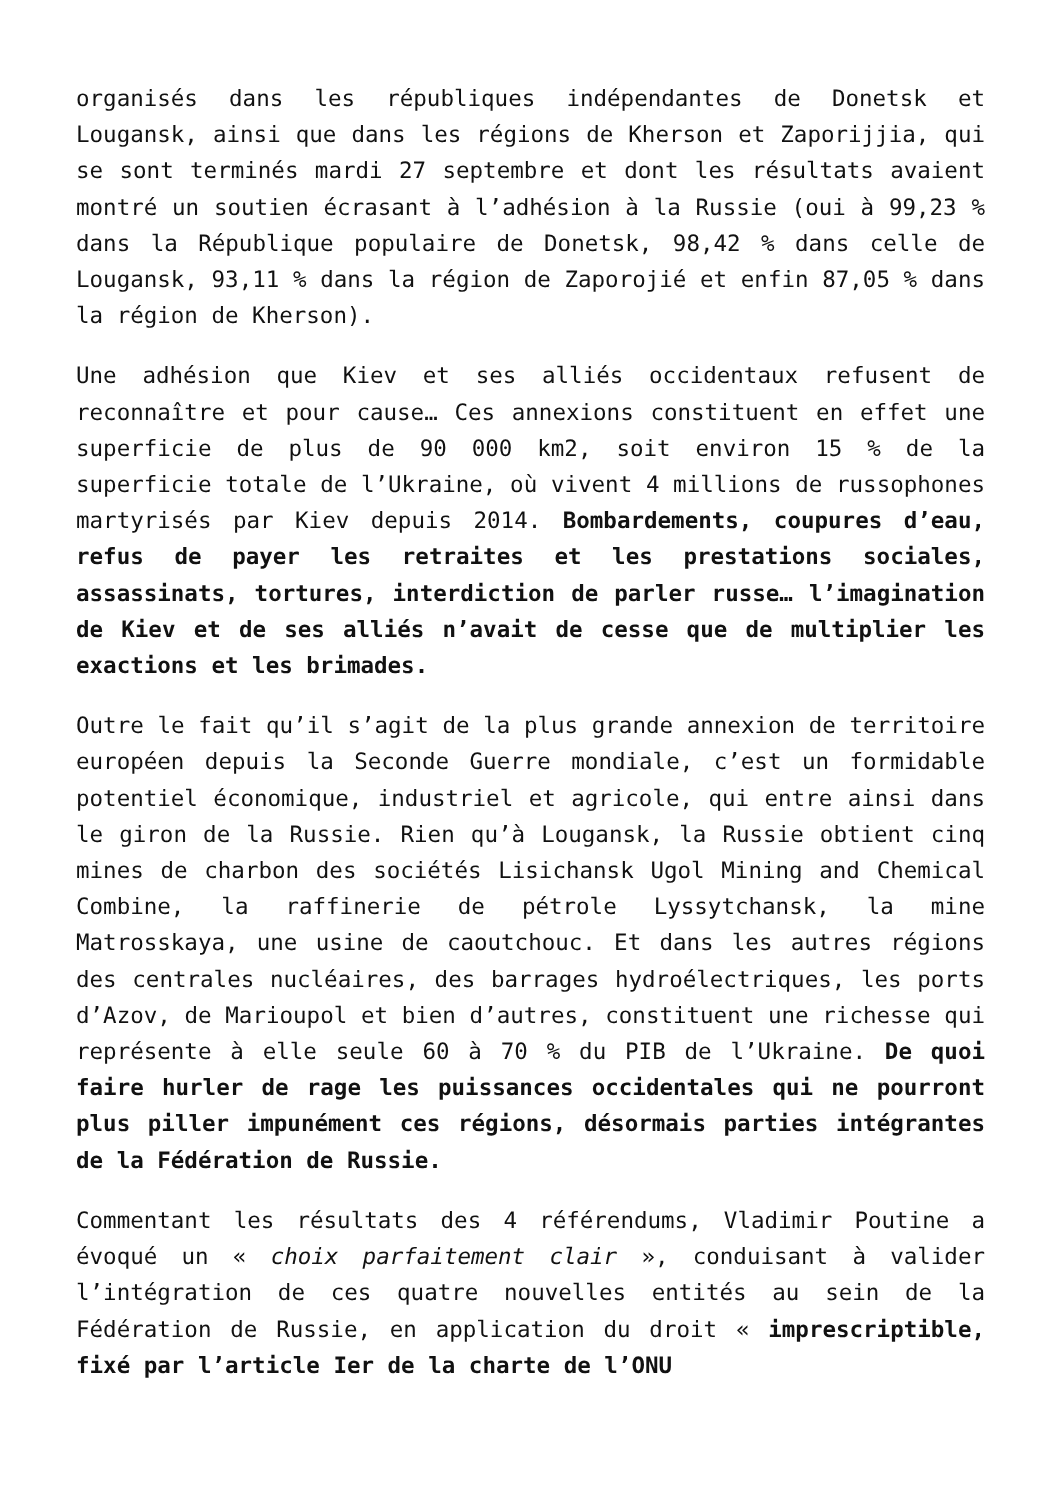organisés dans les républiques indépendantes de Donetsk et Lougansk, ainsi que dans les régions de Kherson et Zaporijjia, qui se sont terminés mardi 27 septembre et dont les résultats avaient montré un soutien écrasant à l’adhésion à la Russie (oui à 99,23 % dans la République populaire de Donetsk, 98,42 % dans celle de Lougansk, 93,11 % dans la région de Zaporojié et enfin 87,05 % dans la région de Kherson).
Une adhésion que Kiev et ses alliés occidentaux refusent de reconnaître et pour cause… Ces annexions constituent en effet une superficie de plus de 90 000 km2, soit environ 15 % de la superficie totale de l’Ukraine, où vivent 4 millions de russophones martyrisés par Kiev depuis 2014. Bombardements, coupures d’eau, refus de payer les retraites et les prestations sociales, assassinats, tortures, interdiction de parler russe… l’imagination de Kiev et de ses alliés n’avait de cesse que de multiplier les exactions et les brimades.
Outre le fait qu’il s’agit de la plus grande annexion de territoire européen depuis la Seconde Guerre mondiale, c’est un formidable potentiel économique, industriel et agricole, qui entre ainsi dans le giron de la Russie. Rien qu’à Lougansk, la Russie obtient cinq mines de charbon des sociétés Lisichansk Ugol Mining and Chemical Combine, la raffinerie de pétrole Lyssytchansk, la mine Matrosskaya, une usine de caoutchouc. Et dans les autres régions des centrales nucléaires, des barrages hydroélectriques, les ports d’Azov, de Marioupol et bien d’autres, constituent une richesse qui représente à elle seule 60 à 70 % du PIB de l’Ukraine. De quoi faire hurler de rage les puissances occidentales qui ne pourront plus piller impunément ces régions, désormais parties intégrantes de la Fédération de Russie.
Commentant les résultats des 4 référendums, Vladimir Poutine a évoqué un « choix parfaitement clair », conduisant à valider l’intégration de ces quatre nouvelles entités au sein de la Fédération de Russie, en application du droit « imprescriptible, fixé par l’article Ier de la charte de l’ONU